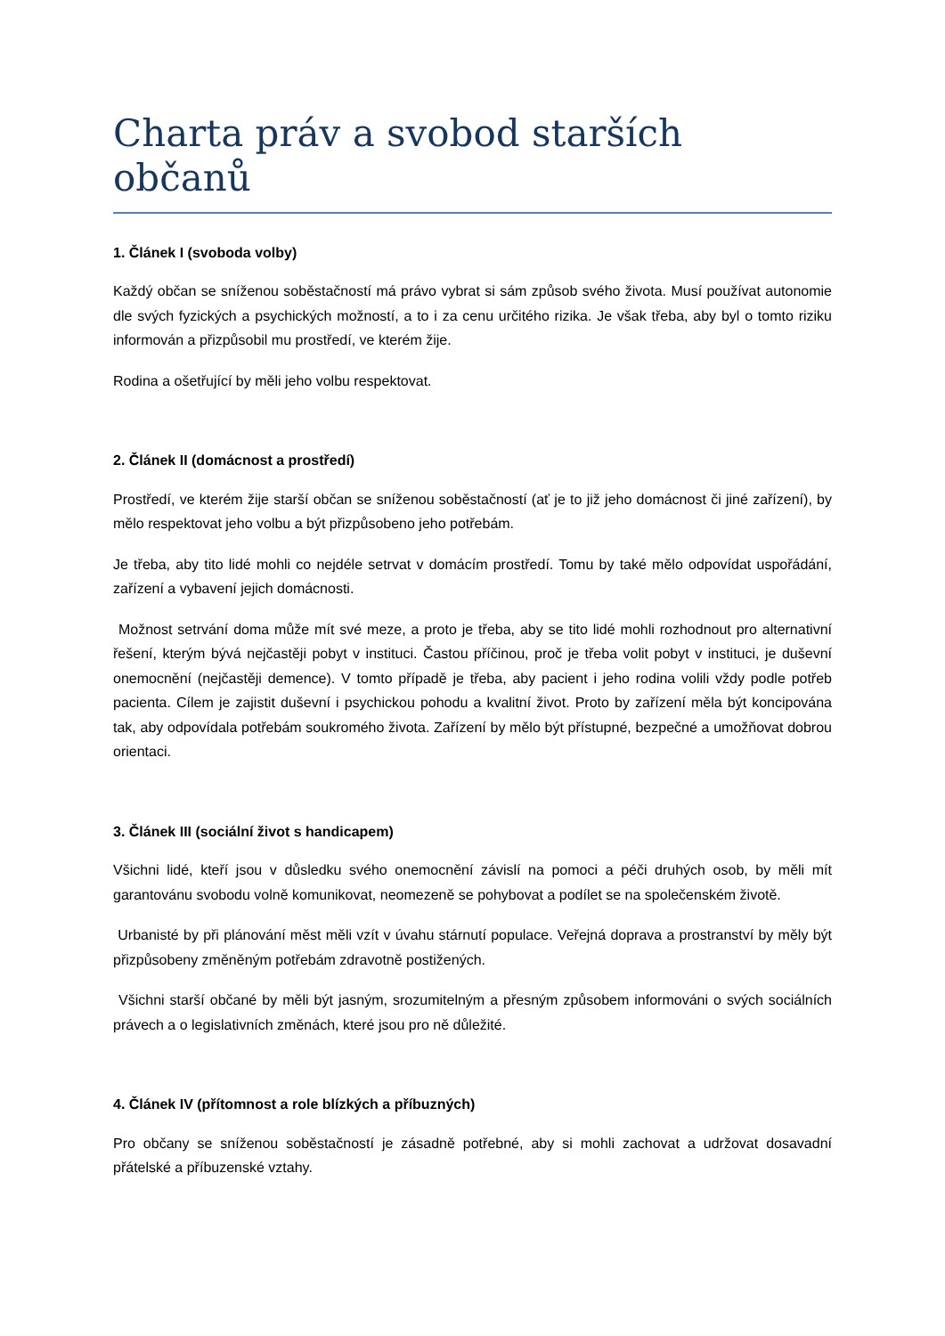Charta práv a svobod starších občanů
1. Článek I (svoboda volby)
Každý občan se sníženou soběstačností má právo vybrat si sám způsob svého života. Musí používat autonomie dle svých fyzických a psychických možností, a to i za cenu určitého rizika. Je však třeba, aby byl o tomto riziku informován a přizpůsobil mu prostředí, ve kterém žije.
Rodina a ošetřující by měli jeho volbu respektovat.
2. Článek II (domácnost a prostředí)
Prostředí, ve kterém žije starší občan se sníženou soběstačností (ať je to již jeho domácnost či jiné zařízení), by mělo respektovat jeho volbu a být přizpůsobeno jeho potřebám.
Je třeba, aby tito lidé mohli co nejdéle setrvat v domácím prostředí. Tomu by také mělo odpovídat uspořádání, zařízení a vybavení jejich domácnosti.
Možnost setrvání doma může mít své meze, a proto je třeba, aby se tito lidé mohli rozhodnout pro alternativní řešení, kterým bývá nejčastěji pobyt v instituci. Častou příčinou, proč je třeba volit pobyt v instituci, je duševní onemocnění (nejčastěji demence). V tomto případě je třeba, aby pacient i jeho rodina volili vždy podle potřeb pacienta. Cílem je zajistit duševní i psychickou pohodu a kvalitní život. Proto by zařízení měla být koncipována tak, aby odpovídala potřebám soukromého života. Zařízení by mělo být přístupné, bezpečné a umožňovat dobrou orientaci.
3. Článek III (sociální život s handicapem)
Všichni lidé, kteří jsou v důsledku svého onemocnění závislí na pomoci a péči druhých osob, by měli mít garantovánu svobodu volně komunikovat, neomezeně se pohybovat a podílet se na společenském životě.
Urbanisté by při plánování měst měli vzít v úvahu stárnutí populace. Veřejná doprava a prostranství by měly být přizpůsobeny změněným potřebám zdravotně postižených.
Všichni starší občané by měli být jasným, srozumitelným a přesným způsobem informováni o svých sociálních právech a o legislativních změnách, které jsou pro ně důležité.
4. Článek IV (přítomnost a role blízkých a příbuzných)
Pro občany se sníženou soběstačností je zásadně potřebné, aby si mohli zachovat a udržovat dosavadní přátelské a příbuzenské vztahy.